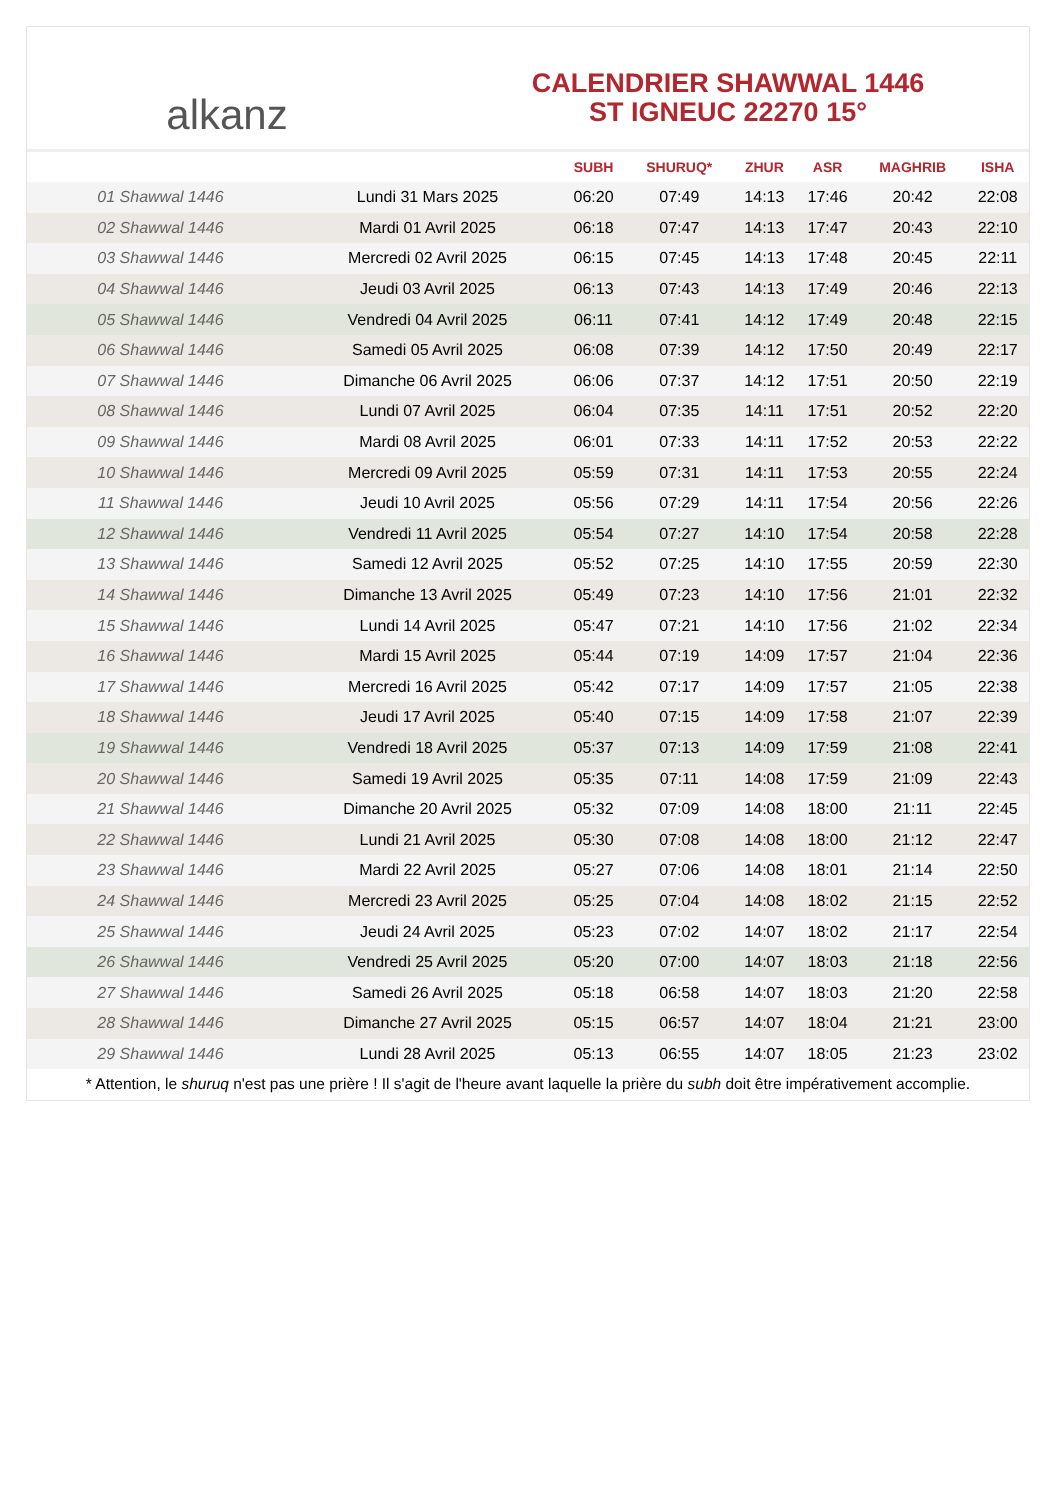alkanz
CALENDRIER SHAWWAL 1446
ST IGNEUC 22270 15°
| | | SUBH | SHURUQ* | ZHUR | ASR | MAGHRIB | ISHA |
| --- | --- | --- | --- | --- | --- | --- | --- |
| 01 Shawwal 1446 | Lundi 31 Mars 2025 | 06:20 | 07:49 | 14:13 | 17:46 | 20:42 | 22:08 |
| 02 Shawwal 1446 | Mardi 01 Avril 2025 | 06:18 | 07:47 | 14:13 | 17:47 | 20:43 | 22:10 |
| 03 Shawwal 1446 | Mercredi 02 Avril 2025 | 06:15 | 07:45 | 14:13 | 17:48 | 20:45 | 22:11 |
| 04 Shawwal 1446 | Jeudi 03 Avril 2025 | 06:13 | 07:43 | 14:13 | 17:49 | 20:46 | 22:13 |
| 05 Shawwal 1446 | Vendredi 04 Avril 2025 | 06:11 | 07:41 | 14:12 | 17:49 | 20:48 | 22:15 |
| 06 Shawwal 1446 | Samedi 05 Avril 2025 | 06:08 | 07:39 | 14:12 | 17:50 | 20:49 | 22:17 |
| 07 Shawwal 1446 | Dimanche 06 Avril 2025 | 06:06 | 07:37 | 14:12 | 17:51 | 20:50 | 22:19 |
| 08 Shawwal 1446 | Lundi 07 Avril 2025 | 06:04 | 07:35 | 14:11 | 17:51 | 20:52 | 22:20 |
| 09 Shawwal 1446 | Mardi 08 Avril 2025 | 06:01 | 07:33 | 14:11 | 17:52 | 20:53 | 22:22 |
| 10 Shawwal 1446 | Mercredi 09 Avril 2025 | 05:59 | 07:31 | 14:11 | 17:53 | 20:55 | 22:24 |
| 11 Shawwal 1446 | Jeudi 10 Avril 2025 | 05:56 | 07:29 | 14:11 | 17:54 | 20:56 | 22:26 |
| 12 Shawwal 1446 | Vendredi 11 Avril 2025 | 05:54 | 07:27 | 14:10 | 17:54 | 20:58 | 22:28 |
| 13 Shawwal 1446 | Samedi 12 Avril 2025 | 05:52 | 07:25 | 14:10 | 17:55 | 20:59 | 22:30 |
| 14 Shawwal 1446 | Dimanche 13 Avril 2025 | 05:49 | 07:23 | 14:10 | 17:56 | 21:01 | 22:32 |
| 15 Shawwal 1446 | Lundi 14 Avril 2025 | 05:47 | 07:21 | 14:10 | 17:56 | 21:02 | 22:34 |
| 16 Shawwal 1446 | Mardi 15 Avril 2025 | 05:44 | 07:19 | 14:09 | 17:57 | 21:04 | 22:36 |
| 17 Shawwal 1446 | Mercredi 16 Avril 2025 | 05:42 | 07:17 | 14:09 | 17:57 | 21:05 | 22:38 |
| 18 Shawwal 1446 | Jeudi 17 Avril 2025 | 05:40 | 07:15 | 14:09 | 17:58 | 21:07 | 22:39 |
| 19 Shawwal 1446 | Vendredi 18 Avril 2025 | 05:37 | 07:13 | 14:09 | 17:59 | 21:08 | 22:41 |
| 20 Shawwal 1446 | Samedi 19 Avril 2025 | 05:35 | 07:11 | 14:08 | 17:59 | 21:09 | 22:43 |
| 21 Shawwal 1446 | Dimanche 20 Avril 2025 | 05:32 | 07:09 | 14:08 | 18:00 | 21:11 | 22:45 |
| 22 Shawwal 1446 | Lundi 21 Avril 2025 | 05:30 | 07:08 | 14:08 | 18:00 | 21:12 | 22:47 |
| 23 Shawwal 1446 | Mardi 22 Avril 2025 | 05:27 | 07:06 | 14:08 | 18:01 | 21:14 | 22:50 |
| 24 Shawwal 1446 | Mercredi 23 Avril 2025 | 05:25 | 07:04 | 14:08 | 18:02 | 21:15 | 22:52 |
| 25 Shawwal 1446 | Jeudi 24 Avril 2025 | 05:23 | 07:02 | 14:07 | 18:02 | 21:17 | 22:54 |
| 26 Shawwal 1446 | Vendredi 25 Avril 2025 | 05:20 | 07:00 | 14:07 | 18:03 | 21:18 | 22:56 |
| 27 Shawwal 1446 | Samedi 26 Avril 2025 | 05:18 | 06:58 | 14:07 | 18:03 | 21:20 | 22:58 |
| 28 Shawwal 1446 | Dimanche 27 Avril 2025 | 05:15 | 06:57 | 14:07 | 18:04 | 21:21 | 23:00 |
| 29 Shawwal 1446 | Lundi 28 Avril 2025 | 05:13 | 06:55 | 14:07 | 18:05 | 21:23 | 23:02 |
* Attention, le shuruq n'est pas une prière ! Il s'agit de l'heure avant laquelle la prière du subh doit être impérativement accomplie.